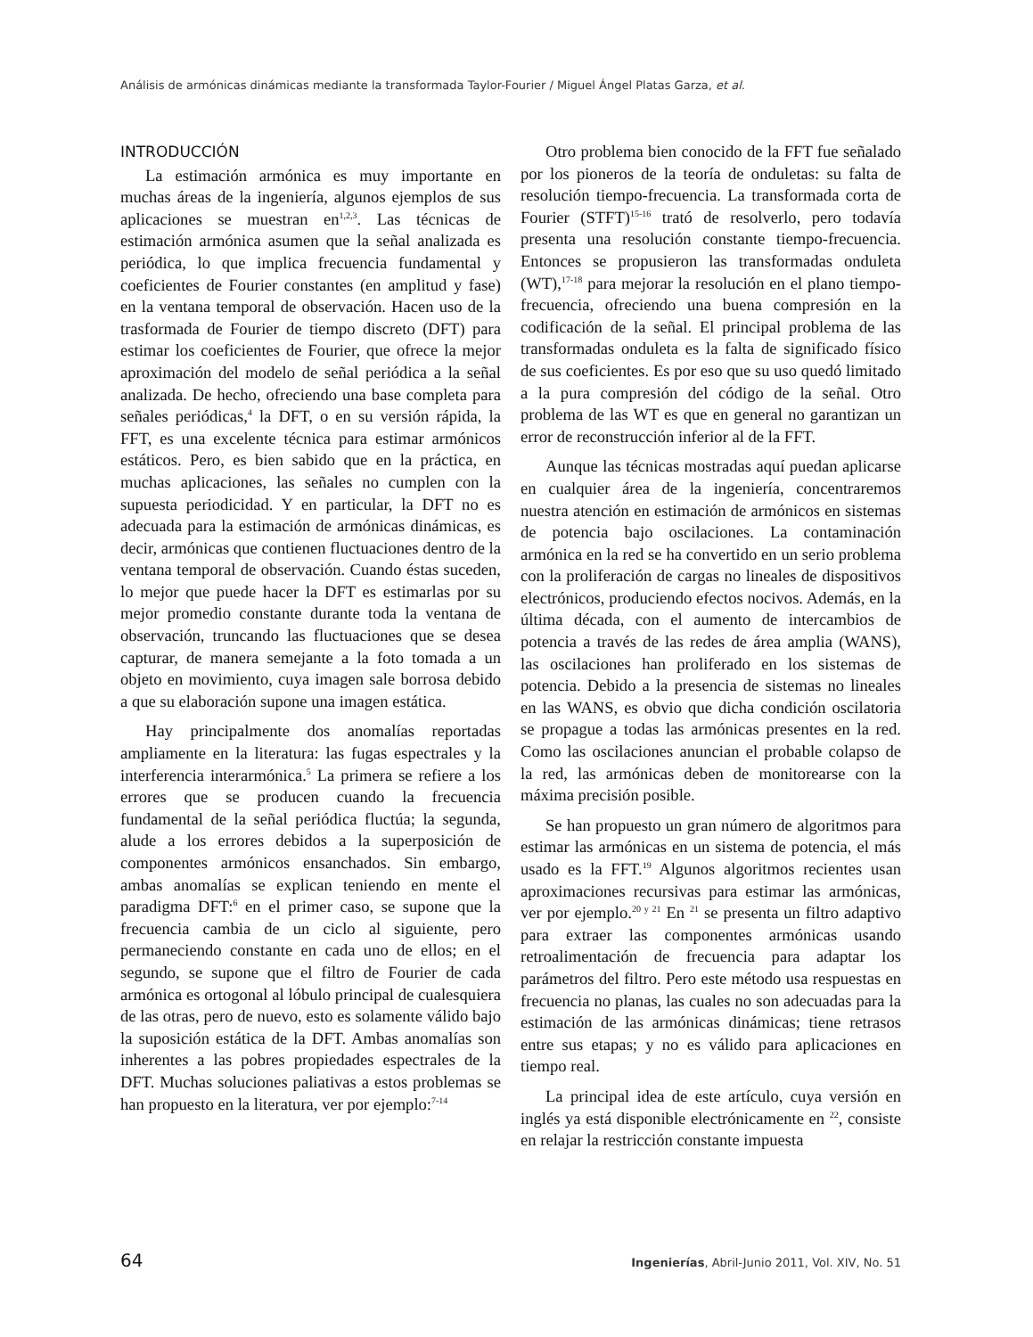Análisis de armónicas dinámicas mediante la transformada Taylor-Fourier / Miguel Ángel Platas Garza, et al.
INTRODUCCIÓN
La estimación armónica es muy importante en muchas áreas de la ingeniería, algunos ejemplos de sus aplicaciones se muestran en<sup>1,2,3</sup>. Las técnicas de estimación armónica asumen que la señal analizada es periódica, lo que implica frecuencia fundamental y coeficientes de Fourier constantes (en amplitud y fase) en la ventana temporal de observación. Hacen uso de la trasformada de Fourier de tiempo discreto (DFT) para estimar los coeficientes de Fourier, que ofrece la mejor aproximación del modelo de señal periódica a la señal analizada. De hecho, ofreciendo una base completa para señales periódicas,<sup>4</sup> la DFT, o en su versión rápida, la FFT, es una excelente técnica para estimar armónicos estáticos. Pero, es bien sabido que en la práctica, en muchas aplicaciones, las señales no cumplen con la supuesta periodicidad. Y en particular, la DFT no es adecuada para la estimación de armónicas dinámicas, es decir, armónicas que contienen fluctuaciones dentro de la ventana temporal de observación. Cuando éstas suceden, lo mejor que puede hacer la DFT es estimarlas por su mejor promedio constante durante toda la ventana de observación, truncando las fluctuaciones que se desea capturar, de manera semejante a la foto tomada a un objeto en movimiento, cuya imagen sale borrosa debido a que su elaboración supone una imagen estática.
Hay principalmente dos anomalías reportadas ampliamente en la literatura: las fugas espectrales y la interferencia interarmónica.<sup>5</sup> La primera se refiere a los errores que se producen cuando la frecuencia fundamental de la señal periódica fluctúa; la segunda, alude a los errores debidos a la superposición de componentes armónicos ensanchados. Sin embargo, ambas anomalías se explican teniendo en mente el paradigma DFT:<sup>6</sup> en el primer caso, se supone que la frecuencia cambia de un ciclo al siguiente, pero permaneciendo constante en cada uno de ellos; en el segundo, se supone que el filtro de Fourier de cada armónica es ortogonal al lóbulo principal de cualesquiera de las otras, pero de nuevo, esto es solamente válido bajo la suposición estática de la DFT. Ambas anomalías son inherentes a las pobres propiedades espectrales de la DFT. Muchas soluciones paliativas a estos problemas se han propuesto en la literatura, ver por ejemplo:<sup>7-14</sup>
Otro problema bien conocido de la FFT fue señalado por los pioneros de la teoría de onduletas: su falta de resolución tiempo-frecuencia. La transformada corta de Fourier (STFT)<sup>15-16</sup> trató de resolverlo, pero todavía presenta una resolución constante tiempo-frecuencia. Entonces se propusieron las transformadas onduleta (WT),<sup>17-18</sup> para mejorar la resolución en el plano tiempo-frecuencia, ofreciendo una buena compresión en la codificación de la señal. El principal problema de las transformadas onduleta es la falta de significado físico de sus coeficientes. Es por eso que su uso quedó limitado a la pura compresión del código de la señal. Otro problema de las WT es que en general no garantizan un error de reconstrucción inferior al de la FFT.
Aunque las técnicas mostradas aquí puedan aplicarse en cualquier área de la ingeniería, concentraremos nuestra atención en estimación de armónicos en sistemas de potencia bajo oscilaciones. La contaminación armónica en la red se ha convertido en un serio problema con la proliferación de cargas no lineales de dispositivos electrónicos, produciendo efectos nocivos. Además, en la última década, con el aumento de intercambios de potencia a través de las redes de área amplia (WANS), las oscilaciones han proliferado en los sistemas de potencia. Debido a la presencia de sistemas no lineales en las WANS, es obvio que dicha condición oscilatoria se propague a todas las armónicas presentes en la red. Como las oscilaciones anuncian el probable colapso de la red, las armónicas deben de monitorearse con la máxima precisión posible.
Se han propuesto un gran número de algoritmos para estimar las armónicas en un sistema de potencia, el más usado es la FFT.<sup>19</sup> Algunos algoritmos recientes usan aproximaciones recursivas para estimar las armónicas, ver por ejemplo.<sup>20 y 21</sup> En <sup>21</sup> se presenta un filtro adaptivo para extraer las componentes armónicas usando retroalimentación de frecuencia para adaptar los parámetros del filtro. Pero este método usa respuestas en frecuencia no planas, las cuales no son adecuadas para la estimación de las armónicas dinámicas; tiene retrasos entre sus etapas; y no es válido para aplicaciones en tiempo real.
La principal idea de este artículo, cuya versión en inglés ya está disponible electrónicamente en <sup>22</sup>, consiste en relajar la restricción constante impuesta
64 Ingenierías, Abril-Junio 2011, Vol. XIV, No. 51